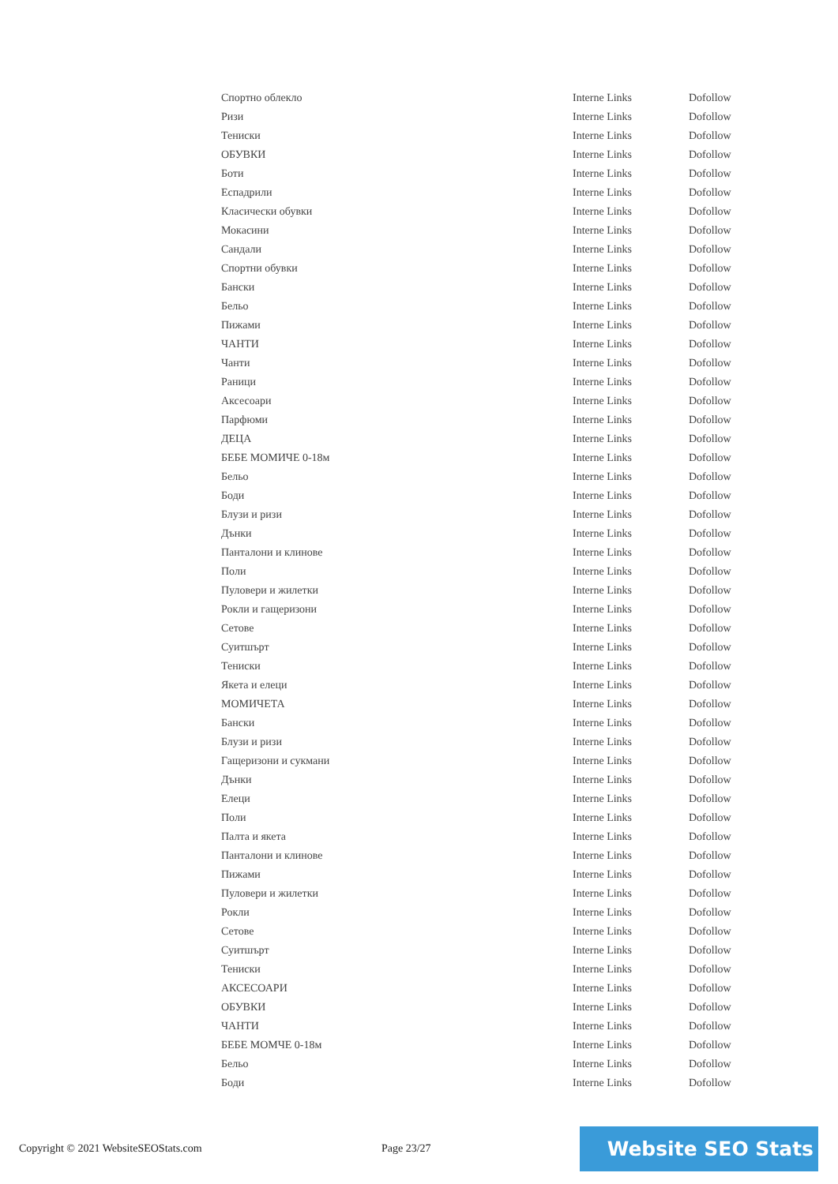| Спортно облекло | Interne Links | Dofollow |
| Ризи | Interne Links | Dofollow |
| Тениски | Interne Links | Dofollow |
| ОБУВКИ | Interne Links | Dofollow |
| Боти | Interne Links | Dofollow |
| Еспадрили | Interne Links | Dofollow |
| Класически обувки | Interne Links | Dofollow |
| Мокасини | Interne Links | Dofollow |
| Сандали | Interne Links | Dofollow |
| Спортни обувки | Interne Links | Dofollow |
| Бански | Interne Links | Dofollow |
| Бельо | Interne Links | Dofollow |
| Пижами | Interne Links | Dofollow |
| ЧАНТИ | Interne Links | Dofollow |
| Чанти | Interne Links | Dofollow |
| Раници | Interne Links | Dofollow |
| Аксесоари | Interne Links | Dofollow |
| Парфюми | Interne Links | Dofollow |
| ДЕЦА | Interne Links | Dofollow |
| БЕБЕ МОМИЧЕ 0-18м | Interne Links | Dofollow |
| Бельо | Interne Links | Dofollow |
| Боди | Interne Links | Dofollow |
| Блузи и ризи | Interne Links | Dofollow |
| Дънки | Interne Links | Dofollow |
| Панталони и клинове | Interne Links | Dofollow |
| Поли | Interne Links | Dofollow |
| Пуловери и жилетки | Interne Links | Dofollow |
| Рокли и гащеризони | Interne Links | Dofollow |
| Сетове | Interne Links | Dofollow |
| Суитшърт | Interne Links | Dofollow |
| Тениски | Interne Links | Dofollow |
| Якета и елеци | Interne Links | Dofollow |
| МОМИЧЕТА | Interne Links | Dofollow |
| Бански | Interne Links | Dofollow |
| Блузи и ризи | Interne Links | Dofollow |
| Гащеризони и сукмани | Interne Links | Dofollow |
| Дънки | Interne Links | Dofollow |
| Елеци | Interne Links | Dofollow |
| Поли | Interne Links | Dofollow |
| Палта и якета | Interne Links | Dofollow |
| Панталони и клинове | Interne Links | Dofollow |
| Пижами | Interne Links | Dofollow |
| Пуловери и жилетки | Interne Links | Dofollow |
| Рокли | Interne Links | Dofollow |
| Сетове | Interne Links | Dofollow |
| Суитшърт | Interne Links | Dofollow |
| Тениски | Interne Links | Dofollow |
| АКСЕСОАРИ | Interne Links | Dofollow |
| ОБУВКИ | Interne Links | Dofollow |
| ЧАНТИ | Interne Links | Dofollow |
| БЕБЕ МОМЧЕ 0-18м | Interne Links | Dofollow |
| Бельо | Interne Links | Dofollow |
| Боди | Interne Links | Dofollow |
Copyright © 2021 WebsiteSEOStats.com
Page 23/27 Website SEO Stats